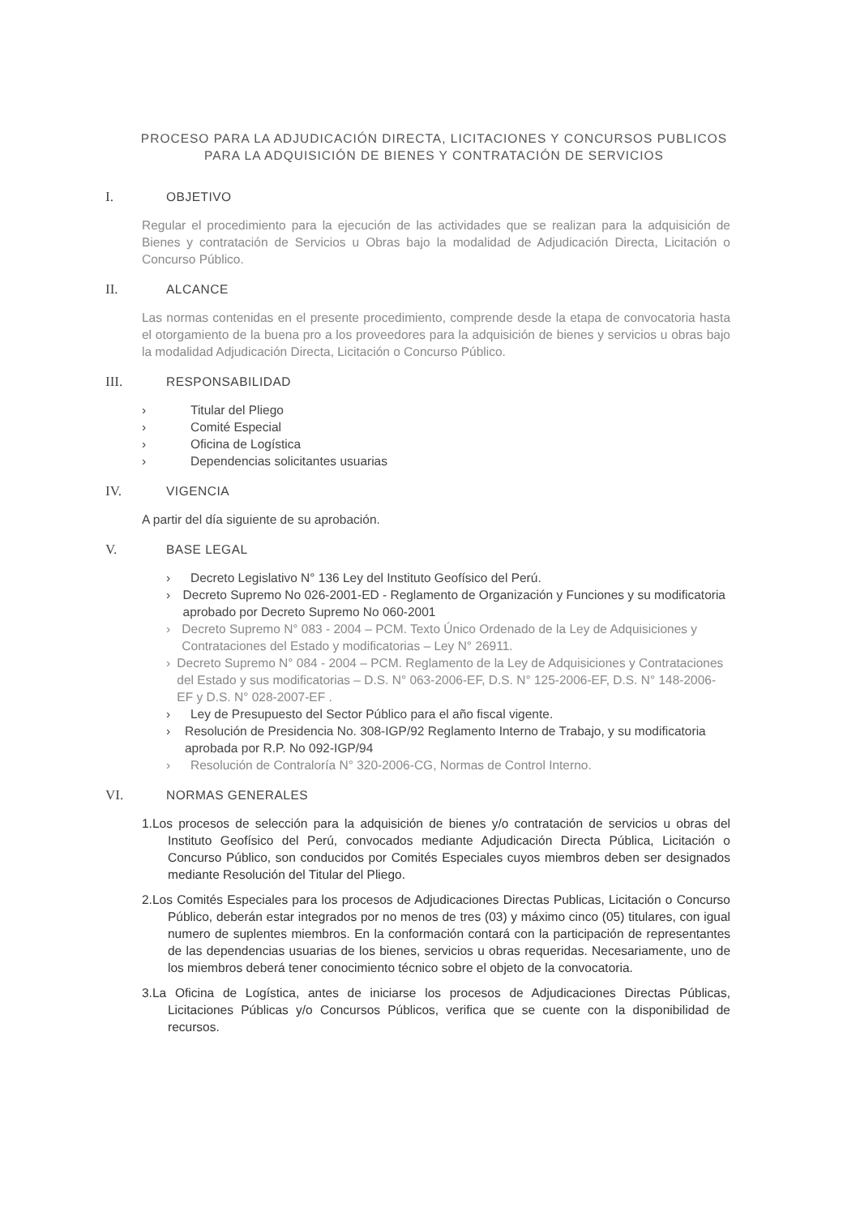PROCESO PARA LA ADJUDICACIÓN DIRECTA, LICITACIONES Y CONCURSOS PUBLICOS PARA LA ADQUISICIÓN DE BIENES Y CONTRATACIÓN DE SERVICIOS
I. OBJETIVO
Regular el procedimiento para la ejecución de las actividades que se realizan para la adquisición de Bienes y contratación de Servicios u Obras bajo la modalidad de Adjudicación Directa, Licitación o Concurso Público.
II. ALCANCE
Las normas contenidas en el presente procedimiento, comprende desde la etapa de convocatoria hasta el otorgamiento de la buena pro a los proveedores para la adquisición de bienes y servicios u obras bajo la modalidad Adjudicación Directa, Licitación o Concurso Público.
III. RESPONSABILIDAD
› Titular del Pliego
› Comité Especial
› Oficina de Logística
› Dependencias solicitantes usuarias
IV. VIGENCIA
A partir del día siguiente de su aprobación.
V. BASE LEGAL
› Decreto Legislativo N° 136 Ley del Instituto Geofísico del Perú.
› Decreto Supremo No 026-2001-ED - Reglamento de Organización y Funciones y su modificatoria aprobado por Decreto Supremo No 060-2001
› Decreto Supremo N° 083 - 2004 – PCM. Texto Único Ordenado de la Ley de Adquisiciones y Contrataciones del Estado y modificatorias – Ley N° 26911.
› Decreto Supremo N° 084 - 2004 – PCM. Reglamento de la Ley de Adquisiciones y Contrataciones del Estado y sus modificatorias – D.S. N° 063-2006-EF, D.S. N° 125-2006-EF, D.S. N° 148-2006-EF y D.S. N° 028-2007-EF .
› Ley de Presupuesto del Sector Público para el año fiscal vigente.
› Resolución de Presidencia No. 308-IGP/92 Reglamento Interno de Trabajo, y su modificatoria aprobada por R.P. No 092-IGP/94
› Resolución de Contraloría N° 320-2006-CG, Normas de Control Interno.
VI. NORMAS GENERALES
1.Los procesos de selección para la adquisición de bienes y/o contratación de servicios u obras del Instituto Geofísico del Perú, convocados mediante Adjudicación Directa Pública, Licitación o Concurso Público, son conducidos por Comités Especiales cuyos miembros deben ser designados mediante Resolución del Titular del Pliego.
2.Los Comités Especiales para los procesos de Adjudicaciones Directas Publicas, Licitación o Concurso Público, deberán estar integrados por no menos de tres (03) y máximo cinco (05) titulares, con igual numero de suplentes miembros. En la conformación contará con la participación de representantes de las dependencias usuarias de los bienes, servicios u obras requeridas. Necesariamente, uno de los miembros deberá tener conocimiento técnico sobre el objeto de la convocatoria.
3.La Oficina de Logística, antes de iniciarse los procesos de Adjudicaciones Directas Públicas, Licitaciones Públicas y/o Concursos Públicos, verifica que se cuente con la disponibilidad de recursos.